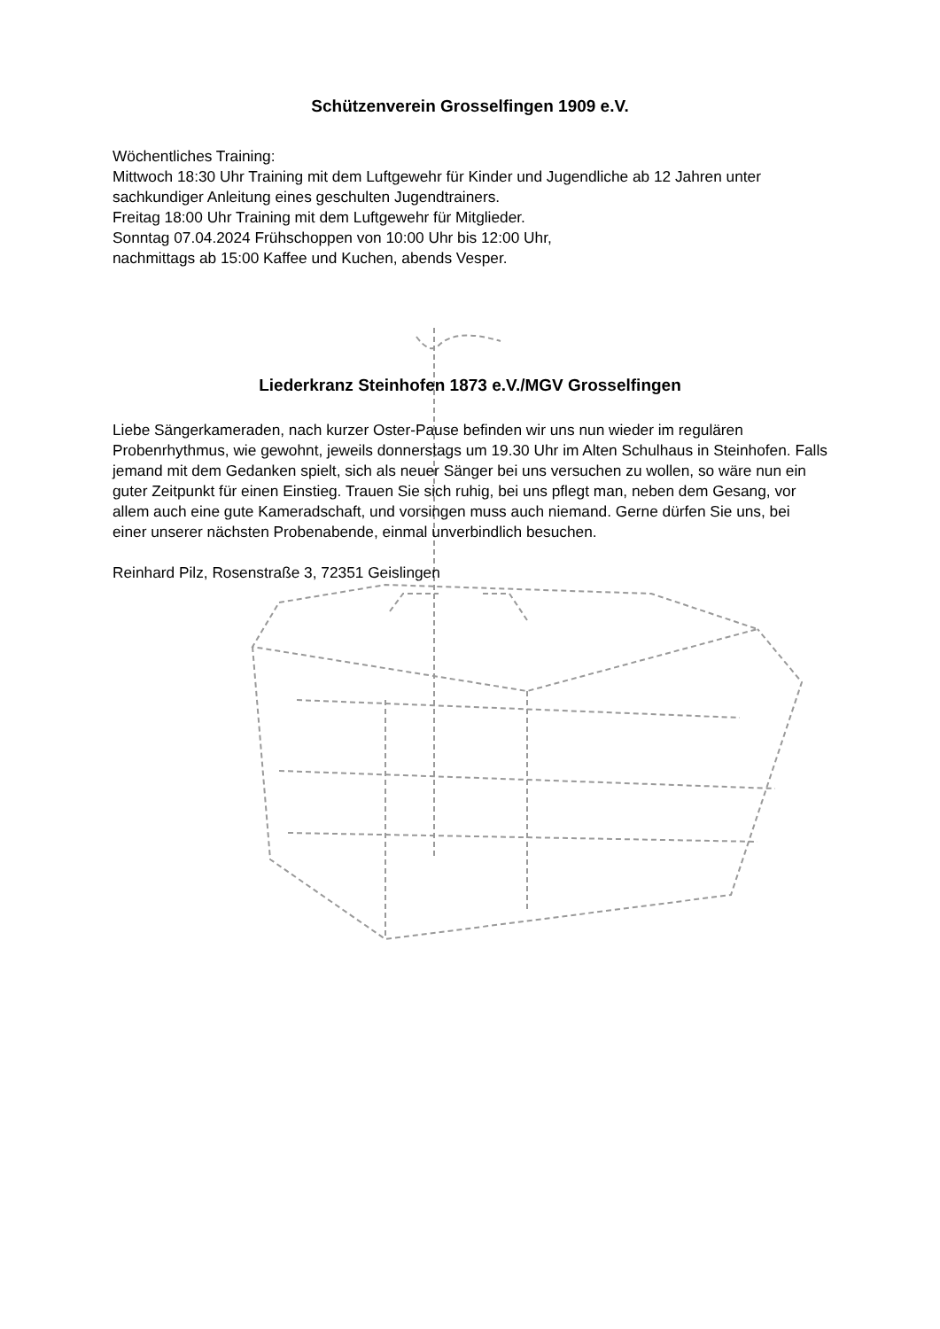Schützenverein Grosselfingen 1909 e.V.
Wöchentliches Training:
Mittwoch 18:30 Uhr Training mit dem Luftgewehr für Kinder und Jugendliche ab 12 Jahren unter sachkundiger Anleitung eines geschulten Jugendtrainers.
Freitag 18:00 Uhr Training mit dem Luftgewehr für Mitglieder.
Sonntag 07.04.2024 Frühschoppen von 10:00 Uhr bis 12:00 Uhr,
nachmittags ab 15:00 Kaffee und Kuchen, abends Vesper.
Liederkranz Steinhofen 1873 e.V./MGV Grosselfingen
Liebe Sängerkameraden, nach kurzer Oster-Pause befinden wir uns nun wieder im regulären Probenrhythmus, wie gewohnt, jeweils donnerstags um 19.30 Uhr im Alten Schulhaus in Steinhofen. Falls jemand mit dem Gedanken spielt, sich als neuer Sänger bei uns versuchen zu wollen, so wäre nun ein guter Zeitpunkt für einen Einstieg. Trauen Sie sich ruhig, bei uns pflegt man, neben dem Gesang, vor allem auch eine gute Kameradschaft, und vorsingen muss auch niemand. Gerne dürfen Sie uns, bei einer unserer nächsten Probenabende, einmal unverbindlich besuchen.
Reinhard Pilz, Rosenstraße 3, 72351 Geislingen